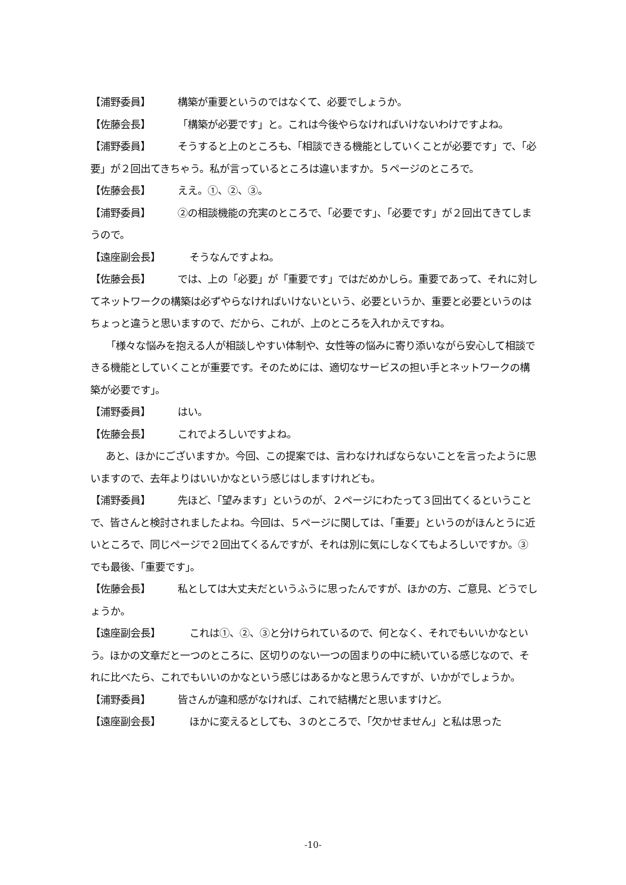【浦野委員】 構築が重要というのではなくて、必要でしょうか。
【佐藤会長】 「構築が必要です」と。これは今後やらなければいけないわけですよね。
【浦野委員】 そうすると上のところも、「相談できる機能としていくことが必要です」で、「必要」が２回出てきちゃう。私が言っているところは違いますか。５ページのところで。
【佐藤会長】 ええ。①、②、③。
【浦野委員】 ②の相談機能の充実のところで、「必要です」、「必要です」が２回出てきてしまうので。
【遠座副会長】 そうなんですよね。
【佐藤会長】 では、上の「必要」が「重要です」ではだめかしら。重要であって、それに対してネットワークの構築は必ずやらなければいけないという、必要というか、重要と必要というのはちょっと違うと思いますので、だから、これが、上のところを入れかえですね。
「様々な悩みを抱える人が相談しやすい体制や、女性等の悩みに寄り添いながら安心して相談できる機能としていくことが重要です。そのためには、適切なサービスの担い手とネットワークの構築が必要です」。
【浦野委員】 はい。
【佐藤会長】 これでよろしいですよね。
あと、ほかにございますか。今回、この提案では、言わなければならないことを言ったように思いますので、去年よりはいいかなという感じはしますけれども。
【浦野委員】 先ほど、「望みます」というのが、２ページにわたって３回出てくるということで、皆さんと検討されましたよね。今回は、５ページに関しては、「重要」というのがほんとうに近いところで、同じページで２回出てくるんですが、それは別に気にしなくてもよろしいですか。③でも最後、「重要です」。
【佐藤会長】 私としては大丈夫だというふうに思ったんですが、ほかの方、ご意見、どうでしょうか。
【遠座副会長】 これは①、②、③と分けられているので、何となく、それでもいいかなという。ほかの文章だと一つのところに、区切りのない一つの固まりの中に続いている感じなので、それに比べたら、これでもいいのかなという感じはあるかなと思うんですが、いかがでしょうか。
【浦野委員】 皆さんが違和感がなければ、これで結構だと思いますけど。
【遠座副会長】 ほかに変えるとしても、３のところで、「欠かせません」と私は思った
-10-